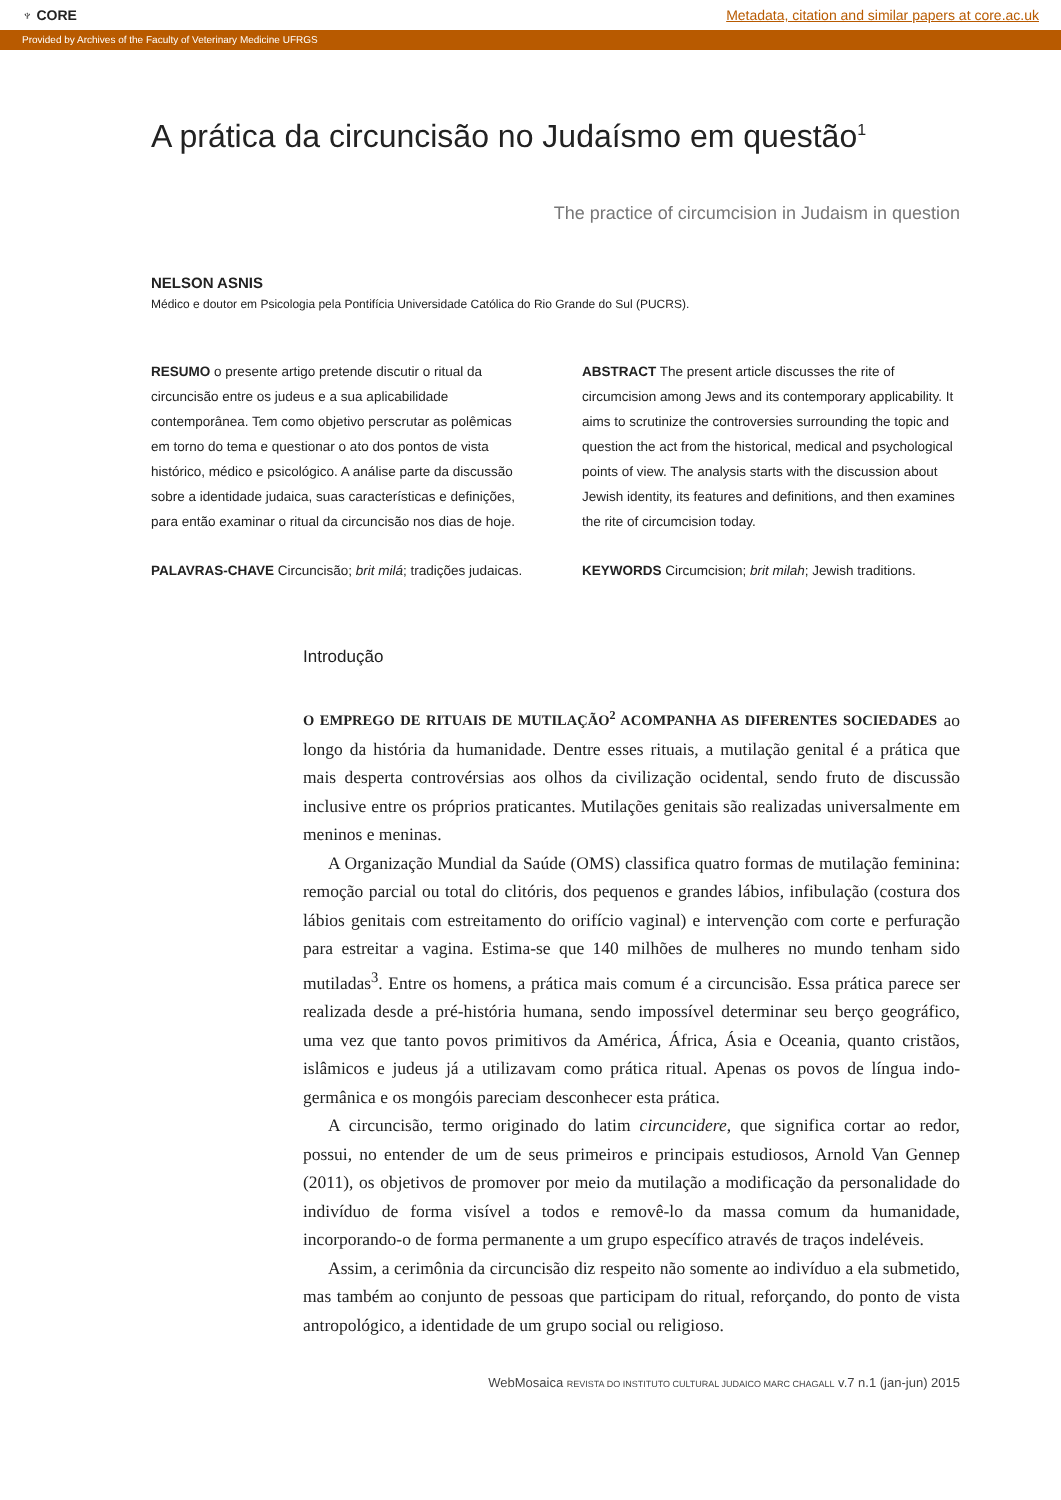♆ CORE Metadata, citation and similar papers at core.ac.uk
Provided by Archives of the Faculty of Veterinary Medicine UFRGS
A prática da circuncisão no Judaísmo em questão<sup>1</sup>
The practice of circumcision in Judaism in question
NELSON ASNIS
Médico e doutor em Psicologia pela Pontifícia Universidade Católica do Rio Grande do Sul (PUCRS).
RESUMO o presente artigo pretende discutir o ritual da circuncisão entre os judeus e a sua aplicabilidade contemporânea. Tem como objetivo perscrutar as polêmicas em torno do tema e questionar o ato dos pontos de vista histórico, médico e psicológico. A análise parte da discussão sobre a identidade judaica, suas características e definições, para então examinar o ritual da circuncisão nos dias de hoje.
PALAVRAS-CHAVE Circuncisão; brit milá; tradições judaicas.
ABSTRACT The present article discusses the rite of circumcision among Jews and its contemporary applicability. It aims to scrutinize the controversies surrounding the topic and question the act from the historical, medical and psychological points of view. The analysis starts with the discussion about Jewish identity, its features and definitions, and then examines the rite of circumcision today.
KEYWORDS Circumcision; brit milah; Jewish traditions.
Introdução
O EMPREGO DE RITUAIS DE MUTILAÇÃO<sup>2</sup> ACOMPANHA AS DIFERENTES SOCIEDADES ao longo da história da humanidade. Dentre esses rituais, a mutilação genital é a prática que mais desperta controvérsias aos olhos da civilização ocidental, sendo fruto de discussão inclusive entre os próprios praticantes. Mutilações genitais são realizadas universalmente em meninos e meninas.
A Organização Mundial da Saúde (OMS) classifica quatro formas de mutilação feminina: remoção parcial ou total do clitóris, dos pequenos e grandes lábios, infibulação (costura dos lábios genitais com estreitamento do orifício vaginal) e intervenção com corte e perfuração para estreitar a vagina. Estima-se que 140 milhões de mulheres no mundo tenham sido mutiladas<sup>3</sup>. Entre os homens, a prática mais comum é a circuncisão. Essa prática parece ser realizada desde a pré-história humana, sendo impossível determinar seu berço geográfico, uma vez que tanto povos primitivos da América, África, Ásia e Oceania, quanto cristãos, islâmicos e judeus já a utilizavam como prática ritual. Apenas os povos de língua indo-germânica e os mongóis pareciam desconhecer esta prática.
A circuncisão, termo originado do latim circuncidere, que significa cortar ao redor, possui, no entender de um de seus primeiros e principais estudiosos, Arnold Van Gennep (2011), os objetivos de promover por meio da mutilação a modificação da personalidade do indivíduo de forma visível a todos e removê-lo da massa comum da humanidade, incorporando-o de forma permanente a um grupo específico através de traços indeléveis.
Assim, a cerimônia da circuncisão diz respeito não somente ao indivíduo a ela submetido, mas também ao conjunto de pessoas que participam do ritual, reforçando, do ponto de vista antropológico, a identidade de um grupo social ou religioso.
WebMosaica REVISTA DO INSTITUTO CULTURAL JUDAICO MARC CHAGALL v.7 n.1 (jan-jun) 2015